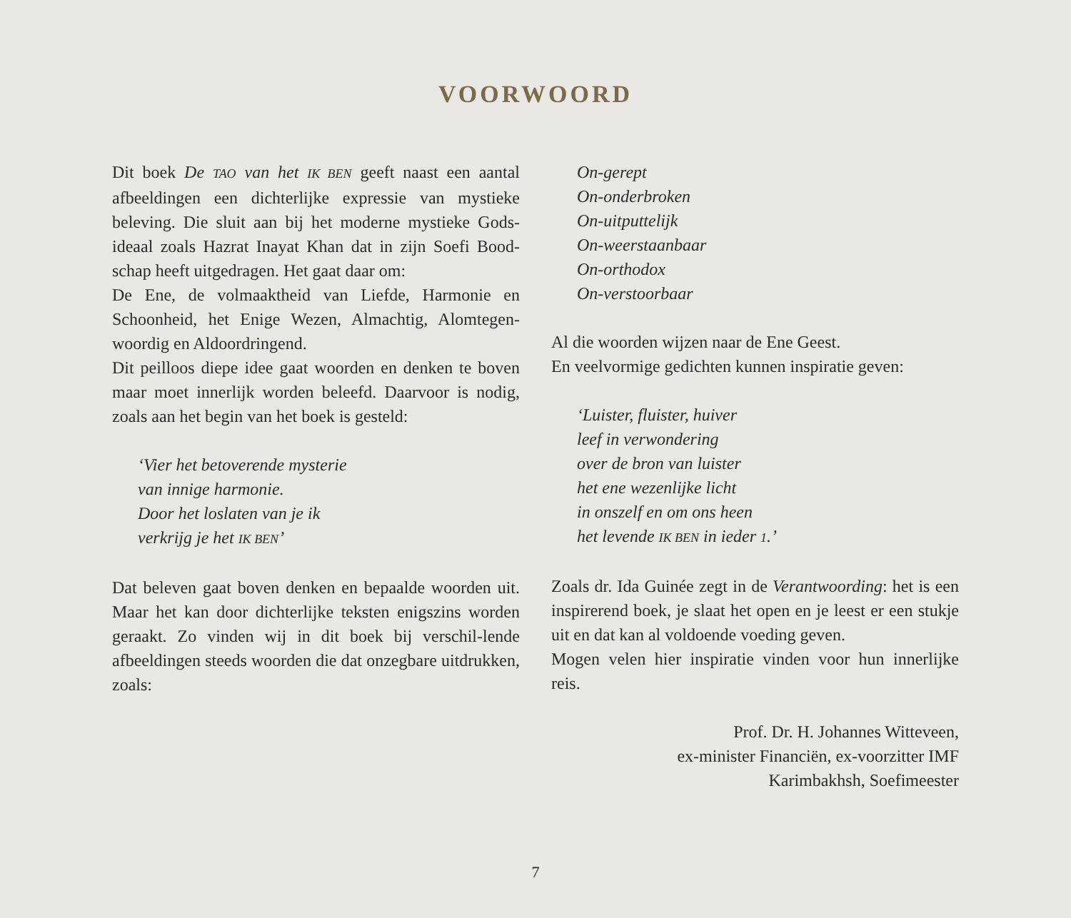VOORWOORD
Dit boek De TAO van het IK BEN geeft naast een aantal afbeeldingen een dichterlijke expressie van mystieke beleving. Die sluit aan bij het moderne mystieke Gods-ideaal zoals Hazrat Inayat Khan dat in zijn Soefi Bood-schap heeft uitgedragen. Het gaat daar om:
De Ene, de volmaaktheid van Liefde, Harmonie en Schoonheid, het Enige Wezen, Almachtig, Alomtegen-woordig en Aldoordringend.
Dit peilloos diepe idee gaat woorden en denken te boven maar moet innerlijk worden beleefd. Daarvoor is nodig, zoals aan het begin van het boek is gesteld:
‘Vier het betoverende mysterie
van innige harmonie.
Door het loslaten van je ik
verkrijg je het IK BEN’
Dat beleven gaat boven denken en bepaalde woorden uit. Maar het kan door dichterlijke teksten enigszins worden geraakt. Zo vinden wij in dit boek bij verschil-lende afbeeldingen steeds woorden die dat onzegbare uitdrukken, zoals:
On-gerept
On-onderbroken
On-uitputtelijk
On-weerstaanbaar
On-orthodox
On-verstoorbaar
Al die woorden wijzen naar de Ene Geest.
En veelvormige gedichten kunnen inspiratie geven:
‘Luister, fluister, huiver
leef in verwondering
over de bron van luister
het ene wezenlijke licht
in onszelf en om ons heen
het levende IK BEN in ieder 1.’
Zoals dr. Ida Guinée zegt in de Verantwoording: het is een inspirerend boek, je slaat het open en je leest er een stukje uit en dat kan al voldoende voeding geven.
Mogen velen hier inspiratie vinden voor hun innerlijke reis.
Prof. Dr. H. Johannes Witteveen,
ex-minister Financiën, ex-voorzitter IMF
Karimbakhsh, Soefimeester
7